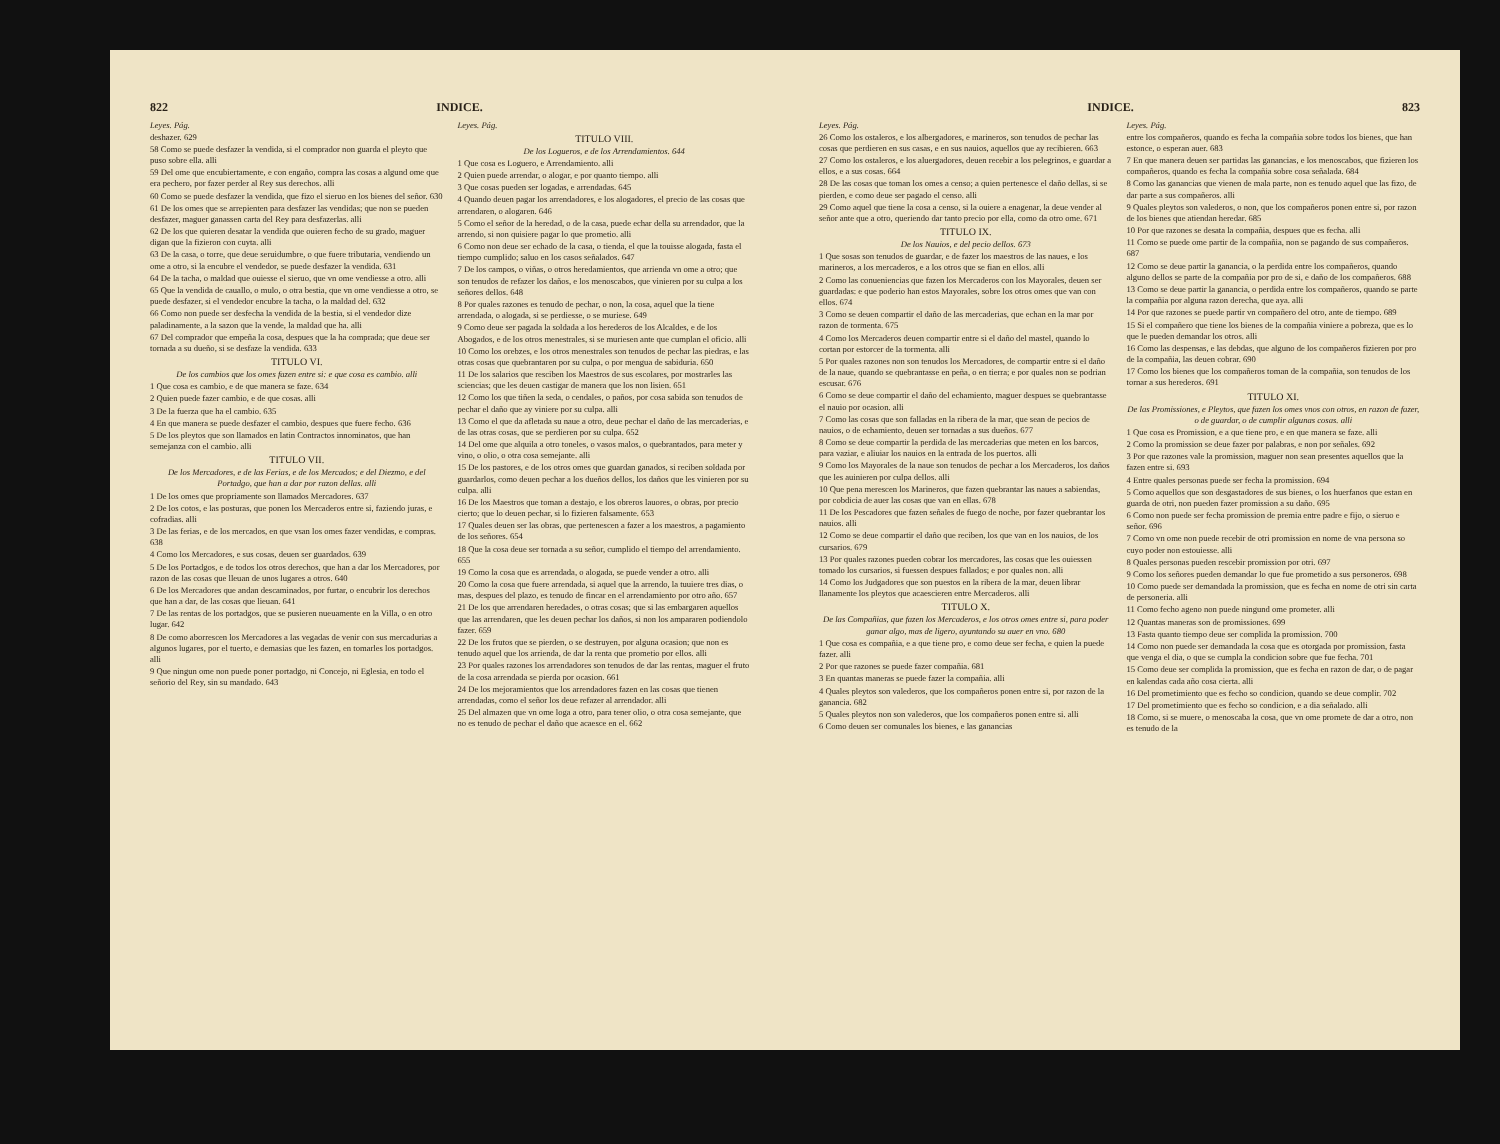822 INDICE.
Leyes. Pág.
deshazer. 629
58 Como se puede desfazer la vendida, si el comprador non guarda el pleyto que puso sobre ella. alli
59 Del ome que encubiertamente, e con engaño, compra las cosas a algund ome que era pechero, por fazer perder al Rey sus derechos. alli
60 Como se puede desfazer la vendida, que fizo el sieruo en los bienes del señor. 630
61 De los omes que se arrepienten para desfazer las vendidas; que non se pueden desfazer, maguer ganassen carta del Rey para desfazerlas. alli
62 De los que quieren desatar la vendida que ouieren fecho de su grado, maguer digan que la fizieron con cuyta. alli
63 De la casa, o torre, que deue seruidumbre, o que fuere tributaria, vendiendo un ome a otro, si la encubre el vendedor, se puede desfazer la vendida. 631
64 De la tacha, o maldad que ouiesse el sieruo, que vn ome vendiesse a otro. alli
65 Que la vendida de cauallo, o mulo, o otra bestia, que vn ome vendiesse a otro, se puede desfazer, si el vendedor encubre la tacha, o la maldad del. 632
66 Como non puede ser desfecha la vendida de la bestia, si el vendedor dize paladinamente, a la sazon que la vende, la maldad que ha. alli
67 Del comprador que empeña la cosa, despues que la ha comprada; que deue ser tornada a su dueño, si se desfaze la vendida. 633
TITULO VI.
De los cambios que los omes fazen entre si: e que cosa es cambio. alli
1 Que cosa es cambio, e de que manera se faze. 634
2 Quien puede fazer cambio, e de que cosas. alli
3 De la fuerza que ha el cambio. 635
4 En que manera se puede desfazer el cambio, despues que fuere fecho. 636
5 De los pleytos que son llamados en latin Contractos innominatos, que han semejanza con el cambio. alli
TITULO VII.
De los Mercadores, e de las Ferias, e de los Mercados; e del Diezmo, e del Portadgo, que han a dar por razon dellas. alli
1 De los omes que propriamente son llamados Mercadores. 637
2 De los cotos, e las posturas, que ponen los Mercaderos entre si, faziendo juras, e cofradias. alli
3 De las ferias, e de los mercados, en que vsan los omes fazer vendidas, e compras. 638
4 Como los Mercadores, e sus cosas, deuen ser guardados. 639
5 De los Portadgos, e de todos los otros derechos, que han a dar los Mercadores, por razon de las cosas que lleuan de unos lugares a otros. 640
6 De los Mercadores que andan descaminados, por furtar, o encubrir los derechos que han a dar, de las cosas que lieuan. 641
7 De las rentas de los portadgos, que se pusieren nueuamente en la Villa, o en otro lugar. 642
8 De como aborrescen los Mercadores a las vegadas de venir con sus mercadurias a algunos lugares, por el tuerto, e demasias que les fazen, en tomarles los portadgos. alli
9 Que ningun ome non puede poner portadgo, ni Concejo, ni Eglesia, en todo el señorio del Rey, sin su mandado. 643
Leyes. Pág.
TITULO VIII.
De los Logueros, e de los Arrendamientos. 644
1 Que cosa es Loguero, e Arrendamiento. alli
2 Quien puede arrendar, o alogar, e por quanto tiempo. alli
3 Que cosas pueden ser logadas, e arrendadas. 645
4 Quando deuen pagar los arrendadores, e los alogadores, el precio de las cosas que arrendaren, o alogaren. 646
5 Como el señor de la heredad, o de la casa, puede echar della su arrendador, que la arrendo, si non quisiere pagar lo que prometio. alli
6 Como non deue ser echado de la casa, o tienda, el que la touisse alogada, fasta el tiempo cumplido; saluo en los casos señalados. 647
7 De los campos, o viñas, o otros heredamientos, que arrienda vn ome a otro; que son tenudos de refazer los daños, e los menoscabos, que vinieren por su culpa a los señores dellos. 648
8 Por quales razones es tenudo de pechar, o non, la cosa, aquel que la tiene arrendada, o alogada, si se perdiesse, o se muriese. 649
9 Como deue ser pagada la soldada a los herederos de los Alcaldes, e de los Abogados, e de los otros menestrales, si se muriesen ante que cumplan el oficio. alli
10 Como los orebzes, e los otros menestrales son tenudos de pechar las piedras, e las otras cosas que quebrantaren por su culpa, o por mengua de sabiduria. 650
11 De los salarios que resciben los Maestros de sus escolares, por mostrarles las sciencias; que les deuen castigar de manera que los non lisien. 651
12 Como los que tiñen la seda, o cendales, o paños, por cosa sabida son tenudos de pechar el daño que ay viniere por su culpa. alli
13 Como el que da afletada su naue a otro, deue pechar el daño de las mercaderias, e de las otras cosas, que se perdieren por su culpa. 652
14 Del ome que alquila a otro toneles, o vasos malos, o quebrantados, para meter y vino, o olio, o otra cosa semejante. alli
15 De los pastores, e de los otros omes que guardan ganados, si reciben soldada por guardarlos, como deuen pechar a los dueños dellos, los daños que les vinieren por su culpa. alli
16 De los Maestros que toman a destajo, e los obreros lauores, o obras, por precio cierto; que lo deuen pechar, si lo fizieren falsamente. 653
17 Quales deuen ser las obras, que pertenescen a fazer a los maestros, a pagamiento de los señores. 654
18 Que la cosa deue ser tornada a su señor, cumplido el tiempo del arrendamiento. 655
19 Como la cosa que es arrendada, o alogada, se puede vender a otro. alli
20 Como la cosa que fuere arrendada, si aquel que la arrendo, la tuuiere tres dias, o mas, despues del plazo, es tenudo de fincar en el arrendamiento por otro año. 657
21 De los que arrendaren heredades, o otras cosas; que si las embargaren aquellos que las arrendaren, que les deuen pechar los daños, si non los ampararen podiendolo fazer. 659
22 De los frutos que se pierden, o se destruyen, por alguna ocasion; que non es tenudo aquel que los arrienda, de dar la renta que prometio por ellos. alli
23 Por quales razones los arrendadores son tenudos de dar las rentas, maguer el fruto de la cosa arrendada se pierda por ocasion. 661
24 De los mejoramientos que los arrendadores fazen en las cosas que tienen arrendadas, como el señor los deue refazer al arrendador. alli
25 Del almazen que vn ome loga a otro, para tener olio, o otra cosa semejante, que no es tenudo de pechar el daño que acaesce en el. 662
INDICE. 823
Leyes. Pág.
26 Como los ostaleros, e los albergadores, e marineros, son tenudos de pechar las cosas que perdieren en sus casas, e en sus nauios, aquellos que ay recibieren. 663
27 Como los ostaleros, e los aluergadores, deuen recebir a los pelegrinos, e guardar a ellos, e a sus cosas. 664
28 De las cosas que toman los omes a censo; a quien pertenesce el daño dellas, si se pierden, e como deue ser pagado el censo. alli
29 Como aquel que tiene la cosa a censo, si la ouiere a enagenar, la deue vender al señor ante que a otro, queriendo dar tanto precio por ella, como da otro ome. 671
TITULO IX.
De los Nauios, e del pecio dellos. 673
1 Que sosas son tenudos de guardar, e de fazer los maestros de las naues, e los marineros, a los mercaderos, e a los otros que se fian en ellos. alli
2 Como las conueniencias que fazen los Mercaderos con los Mayorales, deuen ser guardadas: e que poderio han estos Mayorales, sobre los otros omes que van con ellos. 674
3 Como se deuen compartir el daño de las mercaderias, que echan en la mar por razon de tormenta. 675
4 Como los Mercaderos deuen compartir entre si el daño del mastel, quando lo cortan por estorcer de la tormenta. alli
5 Por quales razones non son tenudos los Mercadores, de compartir entre si el daño de la naue, quando se quebrantasse en peña, o en tierra; e por quales non se podrian escusar. 676
6 Como se deue compartir el daño del echamiento, maguer despues se quebrantasse el nauio por ocasion. alli
7 Como las cosas que son falladas en la ribera de la mar, que sean de pecios de nauios, o de echamiento, deuen ser tornadas a sus dueños. 677
8 Como se deue compartir la perdida de las mercaderias que meten en los barcos, para vaziar, e aliuiar los nauios en la entrada de los puertos. alli
9 Como los Mayorales de la naue son tenudos de pechar a los Mercaderos, los daños que les auinieren por culpa dellos. alli
10 Que pena merescen los Marineros, que fazen quebrantar las naues a sabiendas, por cobdicia de auer las cosas que van en ellas. 678
11 De los Pescadores que fazen señales de fuego de noche, por fazer quebrantar los nauios. alli
12 Como se deue compartir el daño que reciben, los que van en los nauios, de los cursarios. 679
13 Por quales razones pueden cobrar los mercadores, las cosas que les ouiessen tomado los cursarios, si fuessen despues fallados; e por quales non. alli
14 Como los Judgadores que son puestos en la ribera de la mar, deuen librar llanamente los pleytos que acaescieren entre Mercaderos. alli
TITULO X.
De las Compañias, que fazen los Mercaderos, e los otros omes entre si, para poder ganar algo, mas de ligero, ayuntando su auer en vno. 680
1 Que cosa es compañia, e a que tiene pro, e como deue ser fecha, e quien la puede fazer. alli
2 Por que razones se puede fazer compañia. 681
3 En quantas maneras se puede fazer la compañia. alli
4 Quales pleytos son valederos, que los compañeros ponen entre si, por razon de la ganancia. 682
5 Quales pleytos non son valederos, que los compañeros ponen entre si. alli
6 Como deuen ser comunales los bienes, e las ganancias
Leyes. Pág.
entre los compañeros, quando es fecha la compañia sobre todos los bienes, que han estonce, o esperan auer. 683
7 En que manera deuen ser partidas las ganancias, e los menoscabos, que fizieren los compañeros, quando es fecha la compañia sobre cosa señalada. 684
8 Como las ganancias que vienen de mala parte, non es tenudo aquel que las fizo, de dar parte a sus compañeros. alli
9 Quales pleytos son valederos, o non, que los compañeros ponen entre si, por razon de los bienes que atiendan heredar. 685
10 Por que razones se desata la compañia, despues que es fecha. alli
11 Como se puede ome partir de la compañia, non se pagando de sus compañeros. 687
12 Como se deue partir la ganancia, o la perdida entre los compañeros, quando alguno dellos se parte de la compañia por pro de si, e daño de los compañeros. 688
13 Como se deue partir la ganancia, o perdida entre los compañeros, quando se parte la compañia por alguna razon derecha, que aya. alli
14 Por que razones se puede partir vn compañero del otro, ante de tiempo. 689
15 Si el compañero que tiene los bienes de la compañia viniere a pobreza, que es lo que le pueden demandar los otros. alli
16 Como las despensas, e las debdas, que alguno de los compañeros fizieren por pro de la compañia, las deuen cobrar. 690
17 Como los bienes que los compañeros toman de la compañia, son tenudos de los tornar a sus herederos. 691
TITULO XI.
De las Promissiones, e Pleytos, que fazen los omes vnos con otros, en razon de fazer, o de guardar, o de cumplir algunas cosas. alli
1 Que cosa es Promission, e a que tiene pro, e en que manera se faze. alli
2 Como la promission se deue fazer por palabras, e non por señales. 692
3 Por que razones vale la promission, maguer non sean presentes aquellos que la fazen entre si. 693
4 Entre quales personas puede ser fecha la promission. 694
5 Como aquellos que son desgastadores de sus bienes, o los huerfanos que estan en guarda de otri, non pueden fazer promission a su daño. 695
6 Como non puede ser fecha promission de premia entre padre e fijo, o sieruo e señor. 696
7 Como vn ome non puede recebir de otri promission en nome de vna persona so cuyo poder non estouiesse. alli
8 Quales personas pueden rescebir promission por otri. 697
9 Como los señores pueden demandar lo que fue prometido a sus personeros. 698
10 Como puede ser demandada la promission, que es fecha en nome de otri sin carta de personeria. alli
11 Como fecho ageno non puede ningund ome prometer. alli
12 Quantas maneras son de promissiones. 699
13 Fasta quanto tiempo deue ser complida la promission. 700
14 Como non puede ser demandada la cosa que es otorgada por promission, fasta que venga el dia, o que se cumpla la condicion sobre que fue fecha. 701
15 Como deue ser complida la promission, que es fecha en razon de dar, o de pagar en kalendas cada año cosa cierta. alli
16 Del prometimiento que es fecho so condicion, quando se deue complir. 702
17 Del prometimiento que es fecho so condicion, e a dia señalado. alli
18 Como, si se muere, o menoscaba la cosa, que vn ome promete de dar a otro, non es tenudo de la